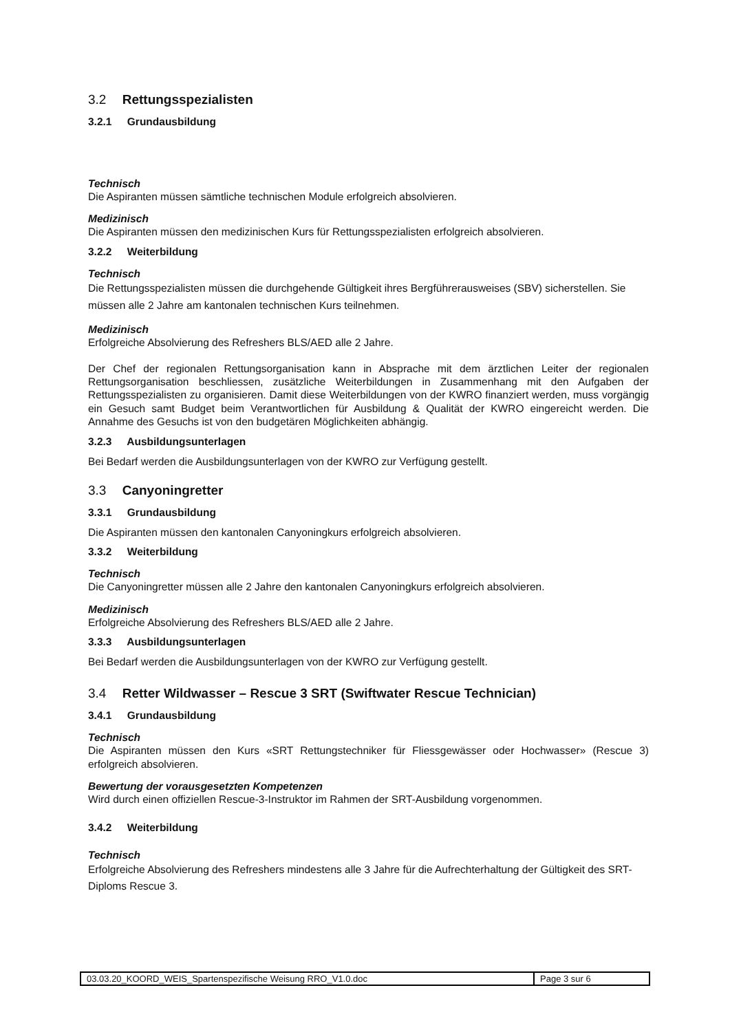3.2 Rettungsspezialisten
3.2.1 Grundausbildung
Technisch
Die Aspiranten müssen sämtliche technischen Module erfolgreich absolvieren.
Medizinisch
Die Aspiranten müssen den medizinischen Kurs für Rettungsspezialisten erfolgreich absolvieren.
3.2.2 Weiterbildung
Technisch
Die Rettungsspezialisten müssen die durchgehende Gültigkeit ihres Bergführerausweises (SBV) sicherstellen. Sie müssen alle 2 Jahre am kantonalen technischen Kurs teilnehmen.
Medizinisch
Erfolgreiche Absolvierung des Refreshers BLS/AED alle 2 Jahre.
Der Chef der regionalen Rettungsorganisation kann in Absprache mit dem ärztlichen Leiter der regionalen Rettungsorganisation beschliessen, zusätzliche Weiterbildungen in Zusammenhang mit den Aufgaben der Rettungsspezialisten zu organisieren. Damit diese Weiterbildungen von der KWRO finanziert werden, muss vorgängig ein Gesuch samt Budget beim Verantwortlichen für Ausbildung & Qualität der KWRO eingereicht werden. Die Annahme des Gesuchs ist von den budgetären Möglichkeiten abhängig.
3.2.3 Ausbildungsunterlagen
Bei Bedarf werden die Ausbildungsunterlagen von der KWRO zur Verfügung gestellt.
3.3 Canyoningretter
3.3.1 Grundausbildung
Die Aspiranten müssen den kantonalen Canyoningkurs erfolgreich absolvieren.
3.3.2 Weiterbildung
Technisch
Die Canyoningretter müssen alle 2 Jahre den kantonalen Canyoningkurs erfolgreich absolvieren.
Medizinisch
Erfolgreiche Absolvierung des Refreshers BLS/AED alle 2 Jahre.
3.3.3 Ausbildungsunterlagen
Bei Bedarf werden die Ausbildungsunterlagen von der KWRO zur Verfügung gestellt.
3.4 Retter Wildwasser – Rescue 3 SRT (Swiftwater Rescue Technician)
3.4.1 Grundausbildung
Technisch
Die Aspiranten müssen den Kurs «SRT Rettungstechniker für Fliessgewässer oder Hochwasser» (Rescue 3) erfolgreich absolvieren.
Bewertung der vorausgesetzten Kompetenzen
Wird durch einen offiziellen Rescue-3-Instruktor im Rahmen der SRT-Ausbildung vorgenommen.
3.4.2 Weiterbildung
Technisch
Erfolgreiche Absolvierung des Refreshers mindestens alle 3 Jahre für die Aufrechterhaltung der Gültigkeit des SRT-Diploms Rescue 3.
| 03.03.20_KOORD_WEIS_Spartenspezifische Weisung RRO_V1.0.doc | Page 3 sur 6 |